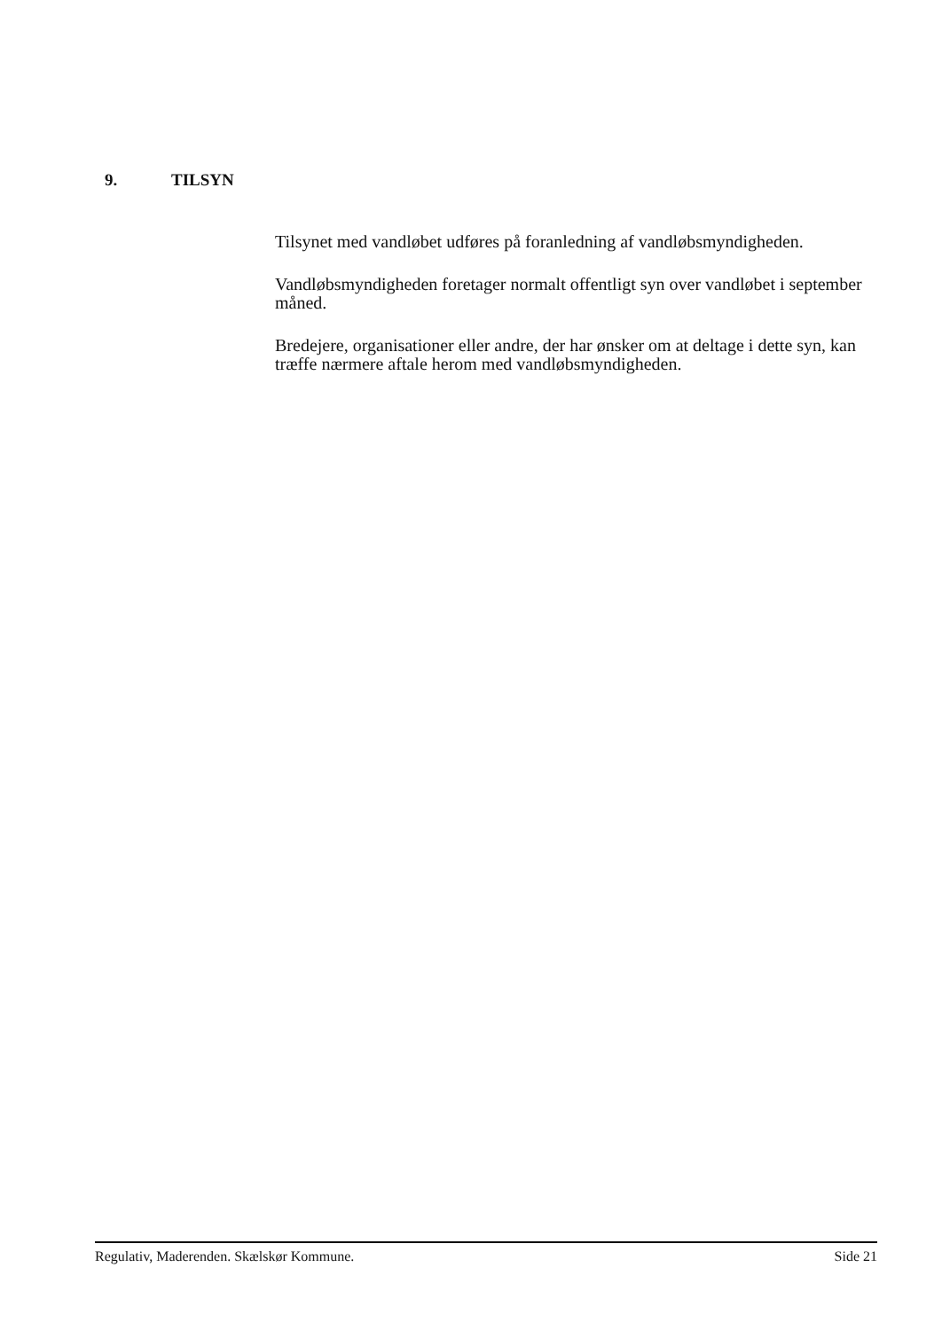9. TILSYN
Tilsynet med vandløbet udføres på foranledning af vandløbsmyndigheden.
Vandløbsmyndigheden foretager normalt offentligt syn over vandløbet i september måned.
Bredejere, organisationer eller andre, der har ønsker om at deltage i dette syn, kan træffe nærmere aftale herom med vandløbsmyndigheden.
Regulativ, Maderenden. Skælskør Kommune. Side 21